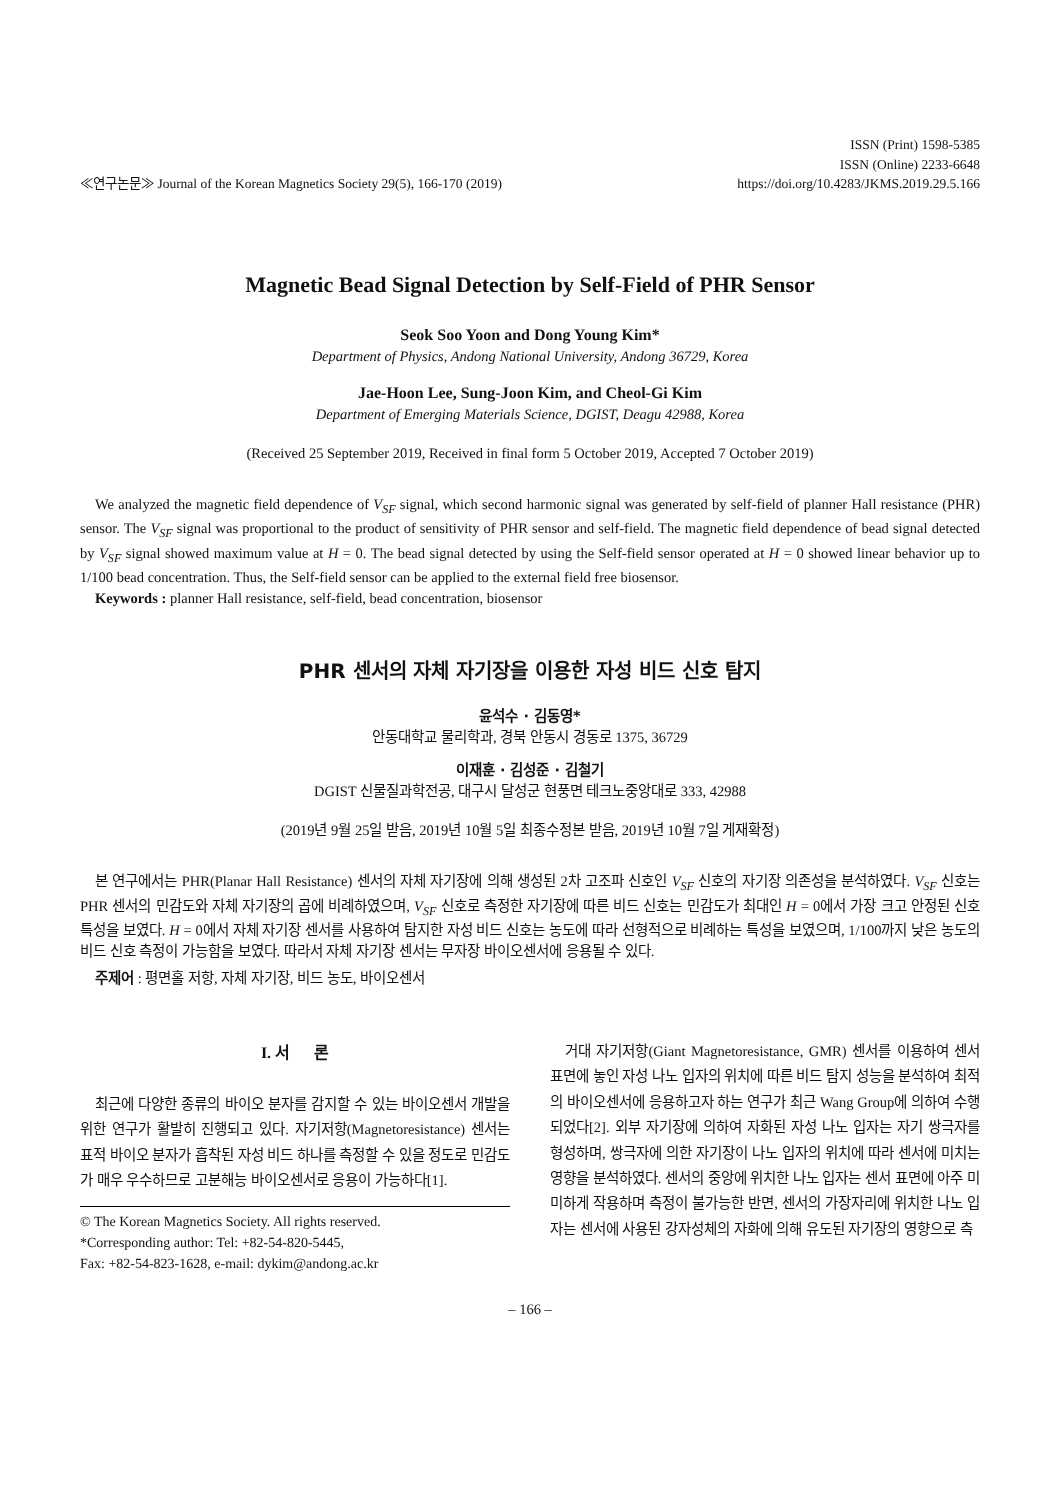≪연구논문≫ Journal of the Korean Magnetics Society 29(5), 166-170 (2019)
ISSN (Print) 1598-5385
ISSN (Online) 2233-6648
https://doi.org/10.4283/JKMS.2019.29.5.166
Magnetic Bead Signal Detection by Self-Field of PHR Sensor
Seok Soo Yoon and Dong Young Kim*
Department of Physics, Andong National University, Andong 36729, Korea
Jae-Hoon Lee, Sung-Joon Kim, and Cheol-Gi Kim
Department of Emerging Materials Science, DGIST, Deagu 42988, Korea
(Received 25 September 2019, Received in final form 5 October 2019, Accepted 7 October 2019)
We analyzed the magnetic field dependence of V<sub>SF</sub> signal, which second harmonic signal was generated by self-field of planner Hall resistance (PHR) sensor. The V<sub>SF</sub> signal was proportional to the product of sensitivity of PHR sensor and self-field. The magnetic field dependence of bead signal detected by V<sub>SF</sub> signal showed maximum value at H = 0. The bead signal detected by using the Self-field sensor operated at H = 0 showed linear behavior up to 1/100 bead concentration. Thus, the Self-field sensor can be applied to the external field free biosensor.
Keywords : planner Hall resistance, self-field, bead concentration, biosensor
PHR 센서의 자체 자기장을 이용한 자성 비드 신호 탐지
윤석수 · 김동영*
안동대학교 물리학과, 경북 안동시 경동로 1375, 36729
이재훈 · 김성준 · 김철기
DGIST 신물질과학전공, 대구시 달성군 현풍면 테크노중앙대로 333, 42988
(2019년 9월 25일 받음, 2019년 10월 5일 최종수정본 받음, 2019년 10월 7일 게재확정)
본 연구에서는 PHR(Planar Hall Resistance) 센서의 자체 자기장에 의해 생성된 2차 고조파 신호인 V<sub>SF</sub> 신호의 자기장 의존성을 분석하였다. V<sub>SF</sub> 신호는 PHR 센서의 민감도와 자체 자기장의 곱에 비례하였으며, V<sub>SF</sub> 신호로 측정한 자기장에 따른 비드 신호는 민감도가 최대인 H = 0에서 가장 크고 안정된 신호 특성을 보였다. H = 0에서 자체 자기장 센서를 사용하여 탐지한 자성 비드 신호는 농도에 따라 선형적으로 비례하는 특성을 보였으며, 1/100까지 낮은 농도의 비드 신호 측정이 가능함을 보였다. 따라서 자체 자기장 센서는 무자장 바이오센서에 응용될 수 있다.
주제어 : 평면홀 저항, 자체 자기장, 비드 농도, 바이오센서
I. 서 론
최근에 다양한 종류의 바이오 분자를 감지할 수 있는 바이오센서 개발을 위한 연구가 활발히 진행되고 있다. 자기저항(Magnetoresistance) 센서는 표적 바이오 분자가 흡착된 자성 비드 하나를 측정할 수 있을 정도로 민감도가 매우 우수하므로 고분해능 바이오센서로 응용이 가능하다[1].
© The Korean Magnetics Society. All rights reserved.
*Corresponding author: Tel: +82-54-820-5445,
Fax: +82-54-823-1628, e-mail: dykim@andong.ac.kr
거대 자기저항(Giant Magnetoresistance, GMR) 센서를 이용하여 센서 표면에 놓인 자성 나노 입자의 위치에 따른 비드 탐지 성능을 분석하여 최적의 바이오센서에 응용하고자 하는 연구가 최근 Wang Group에 의하여 수행되었다[2]. 외부 자기장에 의하여 자화된 자성 나노 입자는 자기 쌍극자를 형성하며, 쌍극자에 의한 자기장이 나노 입자의 위치에 따라 센서에 미치는 영향을 분석하였다. 센서의 중앙에 위치한 나노 입자는 센서 표면에 아주 미미하게 작용하며 측정이 불가능한 반면, 센서의 가장자리에 위치한 나노 입자는 센서에 사용된 강자성체의 자화에 의해 유도된 자기장의 영향으로 측
– 166 –